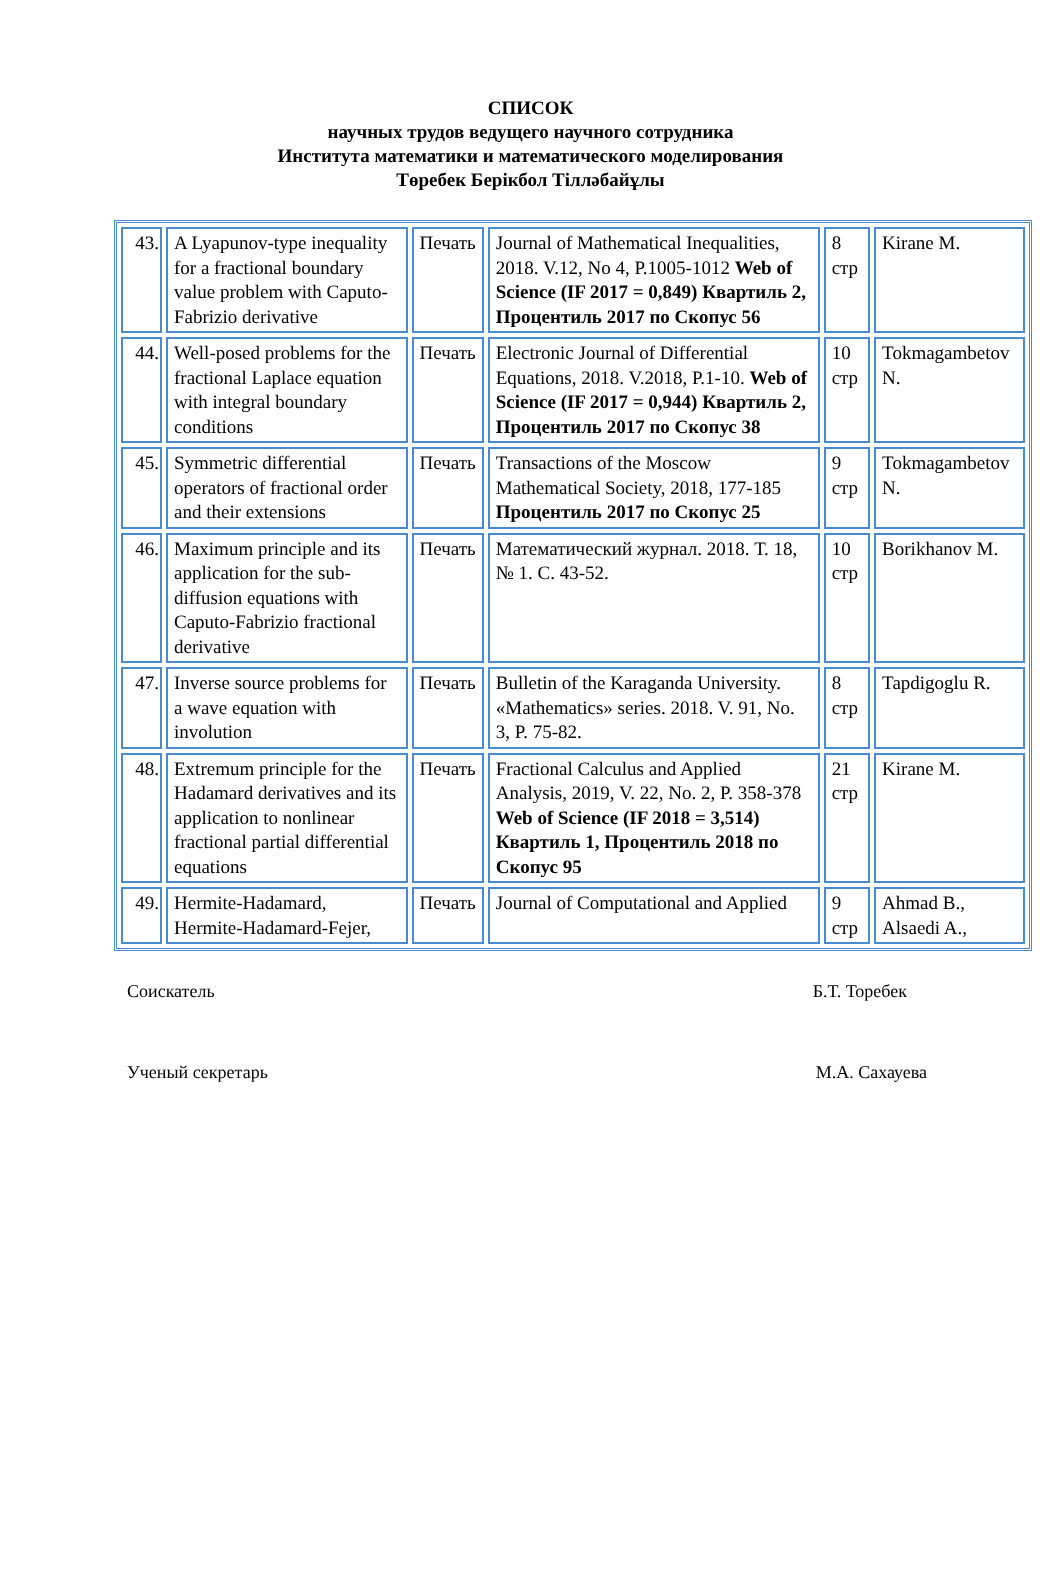СПИСОК
научных трудов ведущего научного сотрудника
Института математики и математического моделирования
Төребек Берікбол Тілләбайұлы
| 43. | A Lyapunov-type inequality for a fractional boundary value problem with Caputo-Fabrizio derivative | Печать | Journal of Mathematical Inequalities, 2018. V.12, No 4, P.1005-1012 Web of Science (IF 2017 = 0,849) Квартиль 2, Процентиль 2017 по Скопус 56 | 8 стр | Kirane M. |
| 44. | Well-posed problems for the fractional Laplace equation with integral boundary conditions | Печать | Electronic Journal of Differential Equations, 2018. V.2018, P.1-10. Web of Science (IF 2017 = 0,944) Квартиль 2, Процентиль 2017 по Скопус 38 | 10 стр | Tokmagambetov N. |
| 45. | Symmetric differential operators of fractional order and their extensions | Печать | Transactions of the Moscow Mathematical Society, 2018, 177-185 Процентиль 2017 по Скопус 25 | 9 стр | Tokmagambetov N. |
| 46. | Maximum principle and its application for the sub-diffusion equations with Caputo-Fabrizio fractional derivative | Печать | Математический журнал. 2018. Т. 18, № 1. С. 43-52. | 10 стр | Borikhanov M. |
| 47. | Inverse source problems for a wave equation with involution | Печать | Bulletin of the Karaganda University. «Mathematics» series. 2018. V. 91, No. 3, P. 75-82. | 8 стр | Tapdigoglu R. |
| 48. | Extremum principle for the Hadamard derivatives and its application to nonlinear fractional partial differential equations | Печать | Fractional Calculus and Applied Analysis, 2019, V. 22, No. 2, P. 358-378 Web of Science (IF 2018 = 3,514) Квартиль 1, Процентиль 2018 по Скопус 95 | 21 стр | Kirane M. |
| 49. | Hermite-Hadamard, Hermite-Hadamard-Fejer, | Печать | Journal of Computational and Applied | 9 стр | Ahmad B., Alsaedi A., |
Соискатель Б.Т. Торебек
Ученый секретарь М.А. Сахауева